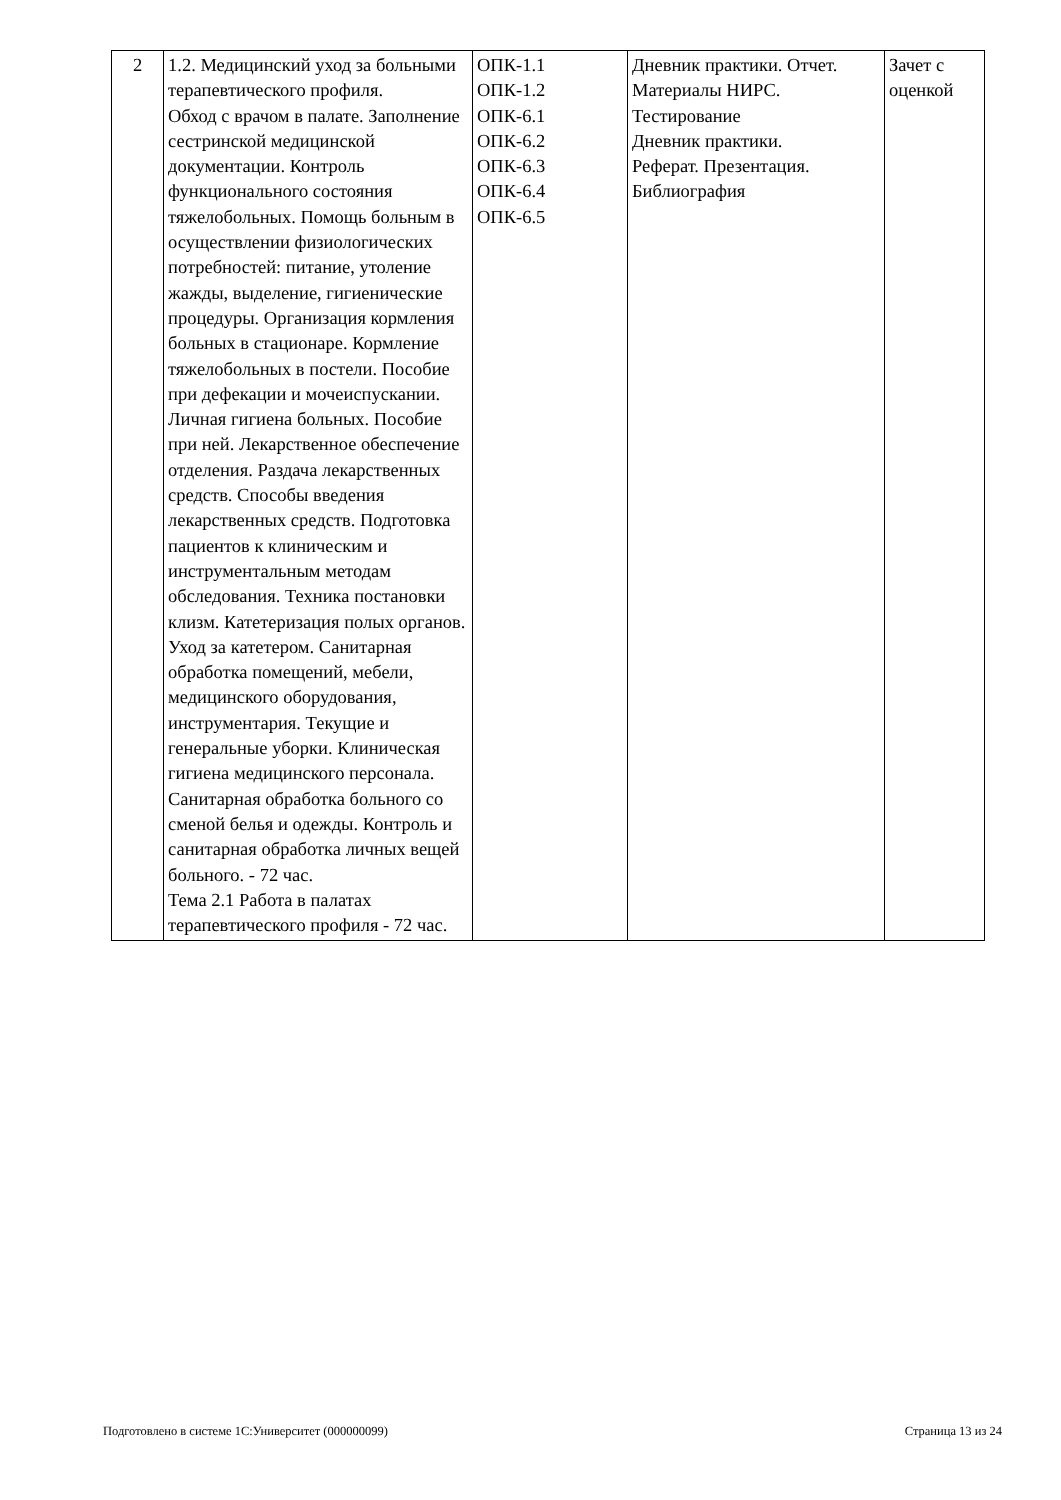| 2 | 1.2. Медицинский уход за больными терапевтического профиля. Обход с врачом в палате. Заполнение сестринской медицинской документации. Контроль функционального состояния тяжелобольных. Помощь больным в осуществлении физиологических потребностей: питание, утоление жажды, выделение, гигиенические процедуры. Организация кормления больных в стационаре. Кормление тяжелобольных в постели. Пособие при дефекации и мочеиспускании. Личная гигиена больных. Пособие при ней. Лекарственное обеспечение отделения. Раздача лекарственных средств. Способы введения лекарственных средств. Подготовка пациентов к клиническим и инструментальным методам обследования. Техника постановки клизм. Катетеризация полых органов. Уход за катетером. Санитарная обработка помещений, мебели, медицинского оборудования, инструментария. Текущие и генеральные уборки. Клиническая гигиена медицинского персонала. Санитарная обработка больного со сменой белья и одежды. Контроль и санитарная обработка личных вещей больного. - 72 час. Тема 2.1 Работа в палатах терапевтического профиля - 72 час. | ОПК-1.1 ОПК-1.2 ОПК-6.1 ОПК-6.2 ОПК-6.3 ОПК-6.4 ОПК-6.5 | Дневник практики. Отчет. Материалы НИРС. Тестирование Дневник практики. Реферат. Презентация. Библиография | Зачет с оценкой |
Подготовлено в системе 1С:Университет (000000099) Страница 13 из 24